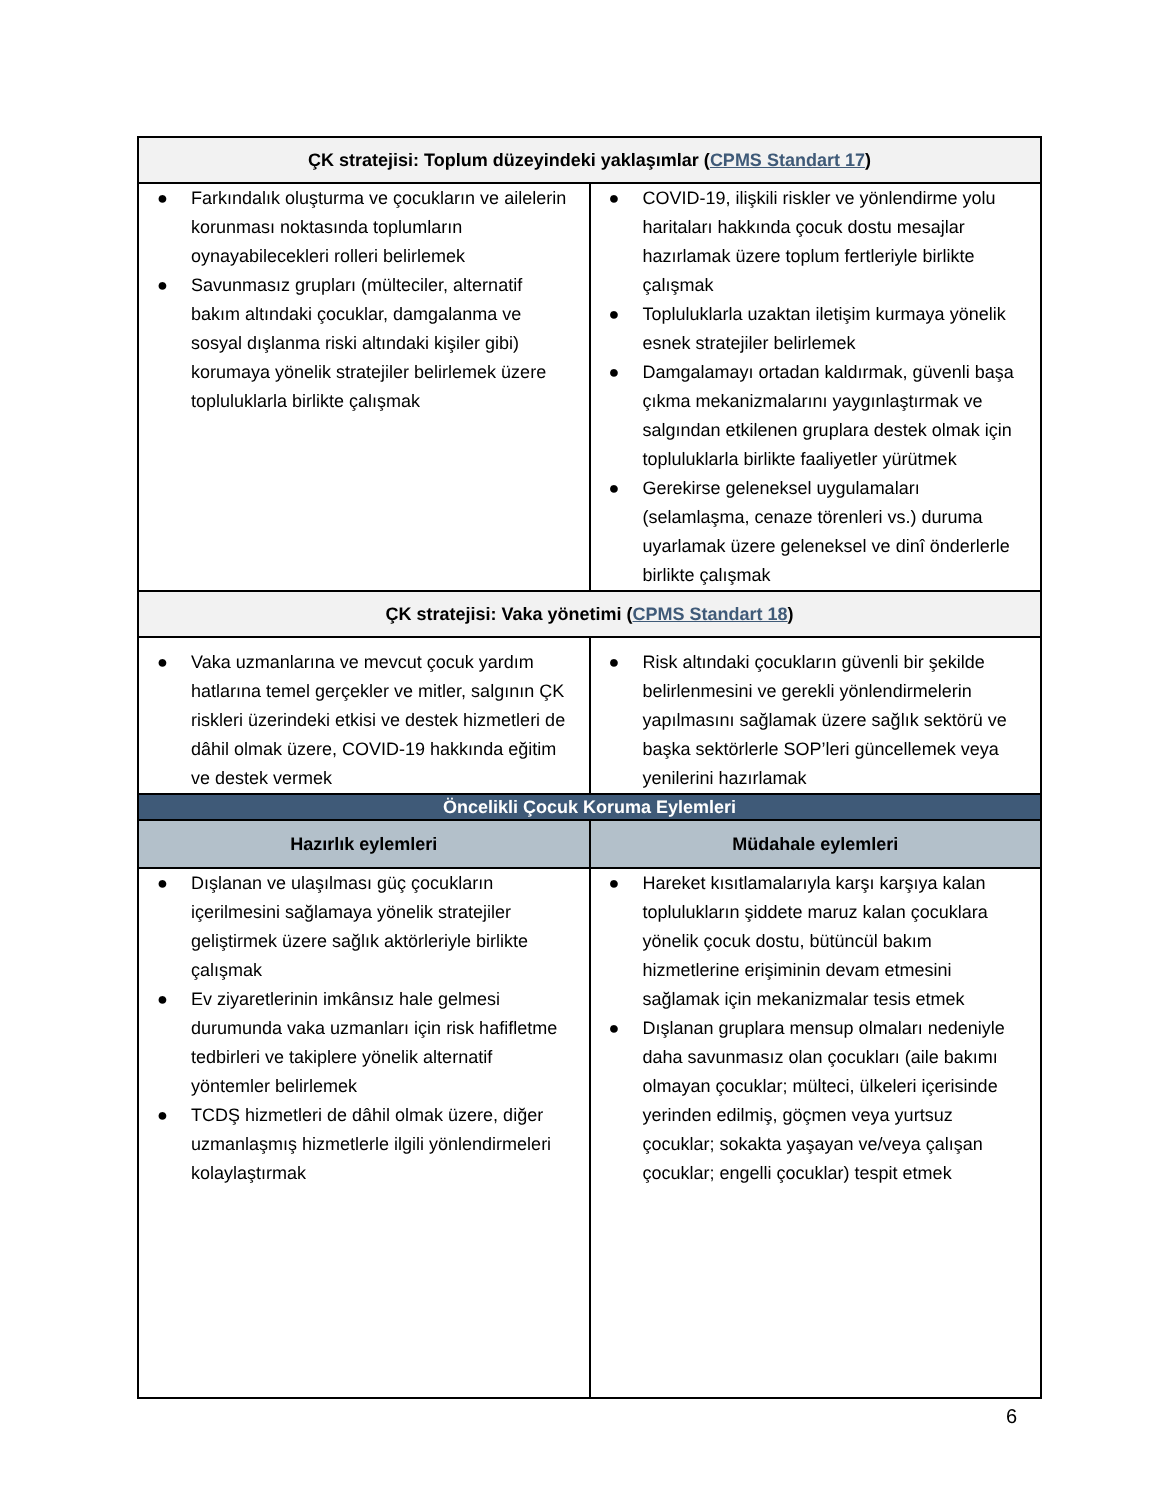| ÇK stratejisi: Toplum düzeyindeki yaklaşımlar ( CPMS Standart 17 ) | |
| --- | --- |
| ● Farkındalık oluşturma ve çocukların ve ailelerin korunması noktasında toplumların oynayabilecekleri rolleri belirlemek ● Savunmasız grupları (mülteciler, alternatif bakım altındaki çocuklar, damgalanma ve sosyal dışlanma riski altındaki kişiler gibi) korumaya yönelik stratejiler belirlemek üzere topluluklarla birlikte çalışmak | ● COVID-19, ilişkili riskler ve yönlendirme yolu haritaları hakkında çocuk dostu mesajlar hazırlamak üzere toplum fertleriyle birlikte çalışmak ● Topluluklarla uzaktan iletişim kurmaya yönelik esnek stratejiler belirlemek ● Damgalamayı ortadan kaldırmak, güvenli başa çıkma mekanizmalarını yaygınlaştırmak ve salgından etkilenen gruplara destek olmak için topluluklarla birlikte faaliyetler yürütmek ● Gerekirse geleneksel uygulamaları (selamlaşma, cenaze törenleri vs.) duruma uyarlamak üzere geleneksel ve dinî önderlerle birlikte çalışmak |
| ÇK stratejisi: Vaka yönetimi ( CPMS Standart 18 ) | |
| ● Vaka uzmanlarına ve mevcut çocuk yardım hatlarına temel gerçekler ve mitler, salgının ÇK riskleri üzerindeki etkisi ve destek hizmetleri de dâhil olmak üzere, COVID-19 hakkında eğitim ve destek vermek | ● Risk altındaki çocukların güvenli bir şekilde belirlenmesini ve gerekli yönlendirmelerin yapılmasını sağlamak üzere sağlık sektörü ve başka sektörlerle SOP’leri güncellemek veya yenilerini hazırlamak |
| Öncelikli Çocuk Koruma Eylemleri | |
| Hazırlık eylemleri | Müdahale eylemleri |
| ● Dışlanan ve ulaşılması güç çocukların içerilmesini sağlamaya yönelik stratejiler geliştirmek üzere sağlık aktörleriyle birlikte çalışmak ● Ev ziyaretlerinin imkânsız hale gelmesi durumunda vaka uzmanları için risk hafifletme tedbirleri ve takiplere yönelik alternatif yöntemler belirlemek ● TCDŞ hizmetleri de dâhil olmak üzere, diğer uzmanlaşmış hizmetlerle ilgili yönlendirmeleri kolaylaştırmak | ● Hareket kısıtlamalarıyla karşı karşıya kalan toplulukların şiddete maruz kalan çocuklara yönelik çocuk dostu, bütüncül bakım hizmetlerine erişiminin devam etmesini sağlamak için mekanizmalar tesis etmek ● Dışlanan gruplara mensup olmaları nedeniyle daha savunmasız olan çocukları (aile bakımı olmayan çocuklar; mülteci, ülkeleri içerisinde yerinden edilmiş, göçmen veya yurtsuz çocuklar; sokakta yaşayan ve/veya çalışan çocuklar; engelli çocuklar) tespit etmek |
6